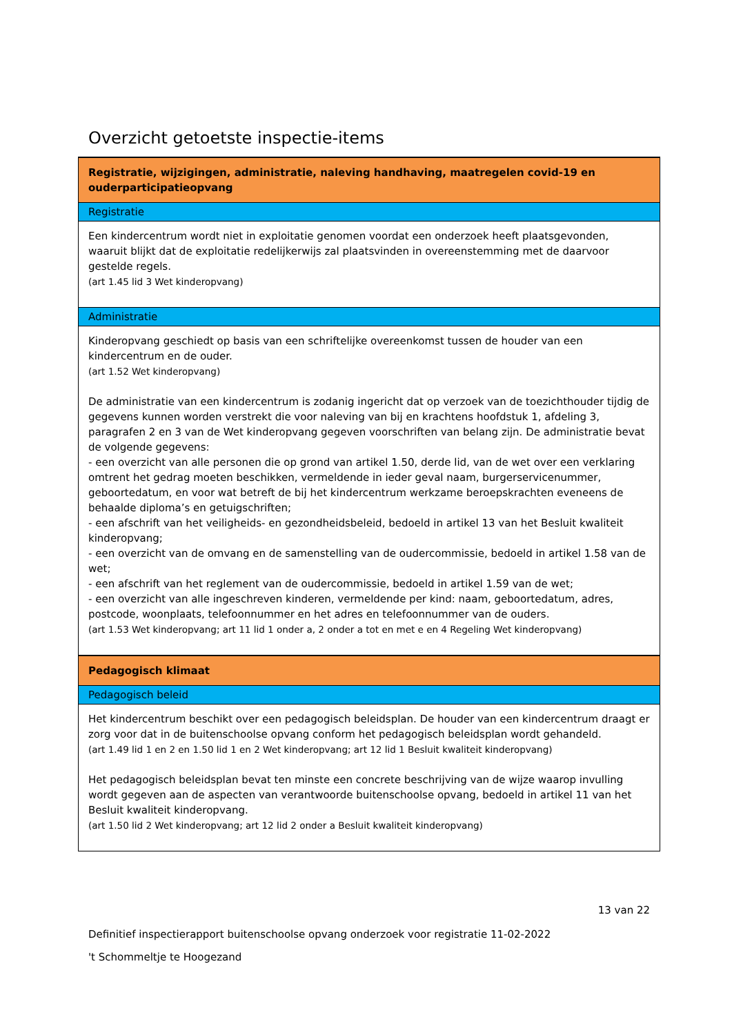Overzicht getoetste inspectie-items
| Registratie, wijzigingen, administratie, naleving handhaving, maatregelen covid-19 en ouderparticipatieopvang |
| Registratie |
| Een kindercentrum wordt niet in exploitatie genomen voordat een onderzoek heeft plaatsgevonden, waaruit blijkt dat de exploitatie redelijkerwijs zal plaatsvinden in overeenstemming met de daarvoor gestelde regels. (art 1.45 lid 3 Wet kinderopvang) |
| Administratie |
| Kinderopvang geschiedt op basis van een schriftelijke overeenkomst tussen de houder van een kindercentrum en de ouder. (art 1.52 Wet kinderopvang) De administratie van een kindercentrum is zodanig ingericht dat op verzoek van de toezichthouder tijdig de gegevens kunnen worden verstrekt die voor naleving van bij en krachtens hoofdstuk 1, afdeling 3, paragrafen 2 en 3 van de Wet kinderopvang gegeven voorschriften van belang zijn. De administratie bevat de volgende gegevens: - een overzicht van alle personen die op grond van artikel 1.50, derde lid, van de wet over een verklaring omtrent het gedrag moeten beschikken, vermeldende in ieder geval naam, burgerservicenummer, geboortedatum, en voor wat betreft de bij het kindercentrum werkzame beroepskrachten eveneens de behaalde diploma’s en getuigschriften; - een afschrift van het veiligheids- en gezondheidsbeleid, bedoeld in artikel 13 van het Besluit kwaliteit kinderopvang; - een overzicht van de omvang en de samenstelling van de oudercommissie, bedoeld in artikel 1.58 van de wet; - een afschrift van het reglement van de oudercommissie, bedoeld in artikel 1.59 van de wet; - een overzicht van alle ingeschreven kinderen, vermeldende per kind: naam, geboortedatum, adres, postcode, woonplaats, telefoonnummer en het adres en telefoonnummer van de ouders. (art 1.53 Wet kinderopvang; art 11 lid 1 onder a, 2 onder a tot en met e en 4 Regeling Wet kinderopvang) |
| Pedagogisch klimaat |
| Pedagogisch beleid |
| Het kindercentrum beschikt over een pedagogisch beleidsplan. De houder van een kindercentrum draagt er zorg voor dat in de buitenschoolse opvang conform het pedagogisch beleidsplan wordt gehandeld. (art 1.49 lid 1 en 2 en 1.50 lid 1 en 2 Wet kinderopvang; art 12 lid 1 Besluit kwaliteit kinderopvang) Het pedagogisch beleidsplan bevat ten minste een concrete beschrijving van de wijze waarop invulling wordt gegeven aan de aspecten van verantwoorde buitenschoolse opvang, bedoeld in artikel 11 van het Besluit kwaliteit kinderopvang. (art 1.50 lid 2 Wet kinderopvang; art 12 lid 2 onder a Besluit kwaliteit kinderopvang) |
13 van 22
Definitief inspectierapport buitenschoolse opvang onderzoek voor registratie 11-02-2022
't Schommeltje te Hoogezand